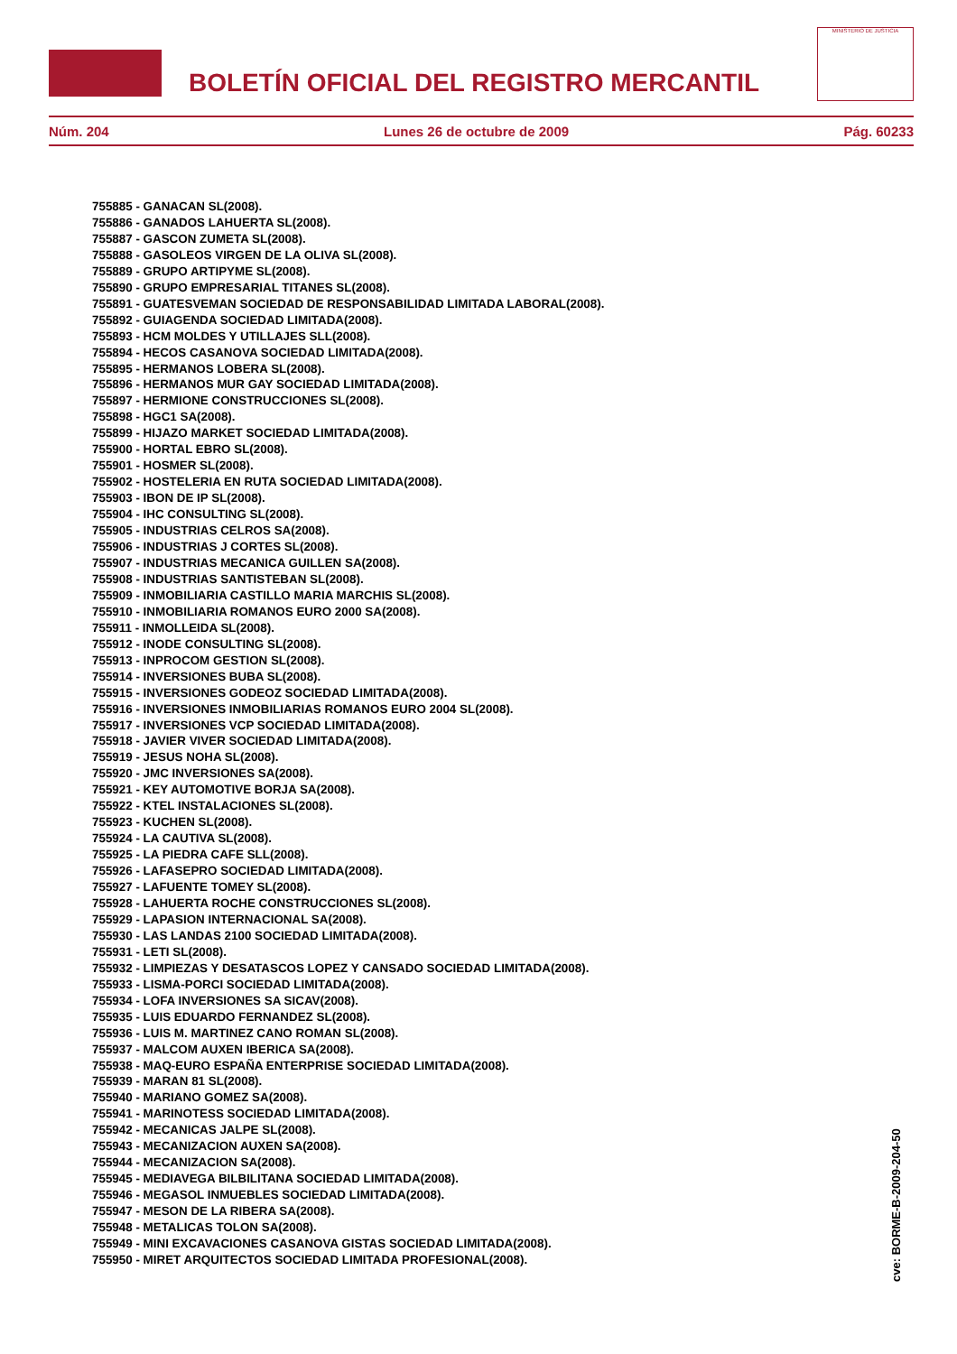BOLETÍN OFICIAL DEL REGISTRO MERCANTIL
MINISTERIO DE JUSTICIA
Núm. 204 Lunes 26 de octubre de 2009 Pág. 60233
755885 - GANACAN SL(2008).
755886 - GANADOS LAHUERTA SL(2008).
755887 - GASCON ZUMETA SL(2008).
755888 - GASOLEOS VIRGEN DE LA OLIVA SL(2008).
755889 - GRUPO ARTIPYME SL(2008).
755890 - GRUPO EMPRESARIAL TITANES SL(2008).
755891 - GUATESVEMAN SOCIEDAD DE RESPONSABILIDAD LIMITADA LABORAL(2008).
755892 - GUIAGENDA SOCIEDAD LIMITADA(2008).
755893 - HCM MOLDES Y UTILLAJES SLL(2008).
755894 - HECOS CASANOVA SOCIEDAD LIMITADA(2008).
755895 - HERMANOS LOBERA SL(2008).
755896 - HERMANOS MUR GAY SOCIEDAD LIMITADA(2008).
755897 - HERMIONE CONSTRUCCIONES SL(2008).
755898 - HGC1 SA(2008).
755899 - HIJAZO MARKET SOCIEDAD LIMITADA(2008).
755900 - HORTAL EBRO SL(2008).
755901 - HOSMER SL(2008).
755902 - HOSTELERIA EN RUTA SOCIEDAD LIMITADA(2008).
755903 - IBON DE IP SL(2008).
755904 - IHC CONSULTING SL(2008).
755905 - INDUSTRIAS CELROS SA(2008).
755906 - INDUSTRIAS J CORTES SL(2008).
755907 - INDUSTRIAS MECANICA GUILLEN SA(2008).
755908 - INDUSTRIAS SANTISTEBAN SL(2008).
755909 - INMOBILIARIA CASTILLO MARIA MARCHIS SL(2008).
755910 - INMOBILIARIA ROMANOS EURO 2000 SA(2008).
755911 - INMOLLEIDA SL(2008).
755912 - INODE CONSULTING SL(2008).
755913 - INPROCOM GESTION SL(2008).
755914 - INVERSIONES BUBA SL(2008).
755915 - INVERSIONES GODEOZ SOCIEDAD LIMITADA(2008).
755916 - INVERSIONES INMOBILIARIAS ROMANOS EURO 2004 SL(2008).
755917 - INVERSIONES VCP SOCIEDAD LIMITADA(2008).
755918 - JAVIER VIVER SOCIEDAD LIMITADA(2008).
755919 - JESUS NOHA SL(2008).
755920 - JMC INVERSIONES SA(2008).
755921 - KEY AUTOMOTIVE BORJA SA(2008).
755922 - KTEL INSTALACIONES SL(2008).
755923 - KUCHEN SL(2008).
755924 - LA CAUTIVA SL(2008).
755925 - LA PIEDRA CAFE SLL(2008).
755926 - LAFASEPRO SOCIEDAD LIMITADA(2008).
755927 - LAFUENTE TOMEY SL(2008).
755928 - LAHUERTA ROCHE CONSTRUCCIONES SL(2008).
755929 - LAPASION INTERNACIONAL SA(2008).
755930 - LAS LANDAS 2100 SOCIEDAD LIMITADA(2008).
755931 - LETI SL(2008).
755932 - LIMPIEZAS Y DESATASCOS LOPEZ Y CANSADO SOCIEDAD LIMITADA(2008).
755933 - LISMA-PORCI SOCIEDAD LIMITADA(2008).
755934 - LOFA INVERSIONES SA SICAV(2008).
755935 - LUIS EDUARDO FERNANDEZ SL(2008).
755936 - LUIS M. MARTINEZ CANO ROMAN SL(2008).
755937 - MALCOM AUXEN IBERICA SA(2008).
755938 - MAQ-EURO ESPAÑA ENTERPRISE SOCIEDAD LIMITADA(2008).
755939 - MARAN 81 SL(2008).
755940 - MARIANO GOMEZ SA(2008).
755941 - MARINOTESS SOCIEDAD LIMITADA(2008).
755942 - MECANICAS JALPE SL(2008).
755943 - MECANIZACION AUXEN SA(2008).
755944 - MECANIZACION SA(2008).
755945 - MEDIAVEGA BILBILITANA SOCIEDAD LIMITADA(2008).
755946 - MEGASOL INMUEBLES SOCIEDAD LIMITADA(2008).
755947 - MESON DE LA RIBERA SA(2008).
755948 - METALICAS TOLON SA(2008).
755949 - MINI EXCAVACIONES CASANOVA GISTAS SOCIEDAD LIMITADA(2008).
755950 - MIRET ARQUITECTOS SOCIEDAD LIMITADA PROFESIONAL(2008).
cve: BORME-B-2009-204-50